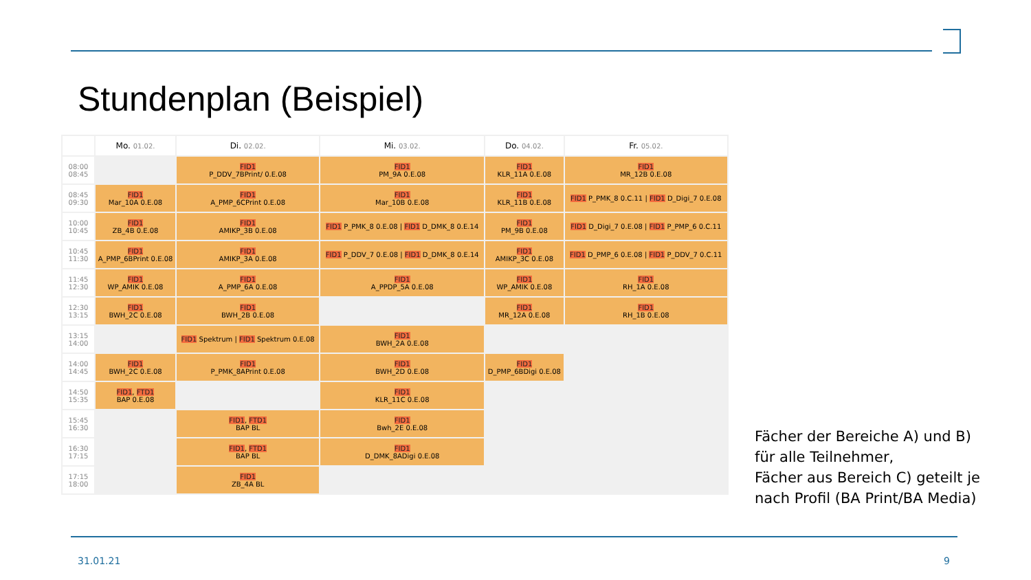Stundenplan (Beispiel)
| | Mo. 01.02. | Di. 02.02. | Mi. 03.02. | Do. 04.02. | Fr. 05.02. |
| --- | --- | --- | --- | --- | --- |
| 08:00 08:45 | | FID1 P_DDV_7BPrint/ 0.E.08 | FID1 PM_9A 0.E.08 | FID1 KLR_11A 0.E.08 | FID1 MR_12B 0.E.08 |
| 08:45 09:30 | FID1 Mar_10A 0.E.08 | FID1 A_PMP_6CPrint 0.E.08 | FID1 Mar_10B 0.E.08 | FID1 KLR_11B 0.E.08 | FID1 P_PMK_8 0.C.11 / FID1 D_Digi_7 0.E.08 |
| 10:00 10:45 | FID1 ZB_4B 0.E.08 | FID1 AMIKP_3B 0.E.08 | FID1 P_PMK_8 0.E.08 / FID1 D_DMK_8 0.E.14 | FID1 PM_9B 0.E.08 | FID1 D_Digi_7 0.E.08 / FID1 P_PMP_6 0.C.11 |
| 10:45 11:30 | FID1 A_PMP_6BPrint 0.E.08 | FID1 AMIKP_3A 0.E.08 | FID1 P_DDV_7 0.E.08 / FID1 D_DMK_8 0.E.14 | FID1 AMIKP_3C 0.E.08 | FID1 D_PMP_6 0.E.08 / FID1 P_DDV_7 0.C.11 |
| 11:45 12:30 | FID1 WP_AMIK 0.E.08 | FID1 A_PMP_6A 0.E.08 | FID1 A_PPDP_5A 0.E.08 | FID1 WP_AMIK 0.E.08 | FID1 RH_1A 0.E.08 |
| 12:30 13:15 | FID1 BWH_2C 0.E.08 | FID1 BWH_2B 0.E.08 | | FID1 MR_12A 0.E.08 | FID1 RH_1B 0.E.08 |
| 13:15 14:00 | | FID1 Spektrum / FID1 Spektrum 0.E.08 | FID1 BWH_2A 0.E.08 | | |
| 14:00 14:45 | FID1 BWH_2C 0.E.08 | FID1 P_PMK_8APrint 0.E.08 | FID1 BWH_2D 0.E.08 | FID1 D_PMP_6BDigi 0.E.08 | |
| 14:50 15:35 | FID1 , FTD1 BAP 0.E.08 | | FID1 KLR_11C 0.E.08 | | |
| 15:45 16:30 | | FID1 , FTD1 BAP BL | FID1 Bwh_2E 0.E.08 | | |
| 16:30 17:15 | | FID1 , FTD1 BAP BL | FID1 D_DMK_8ADigi 0.E.08 | | |
| 17:15 18:00 | | FID1 ZB_4A BL | | | |
Fächer der Bereiche A) und B)
für alle Teilnehmer,
Fächer aus Bereich C) geteilt je
nach Profil (BA Print/BA Media)
31.01.21 9